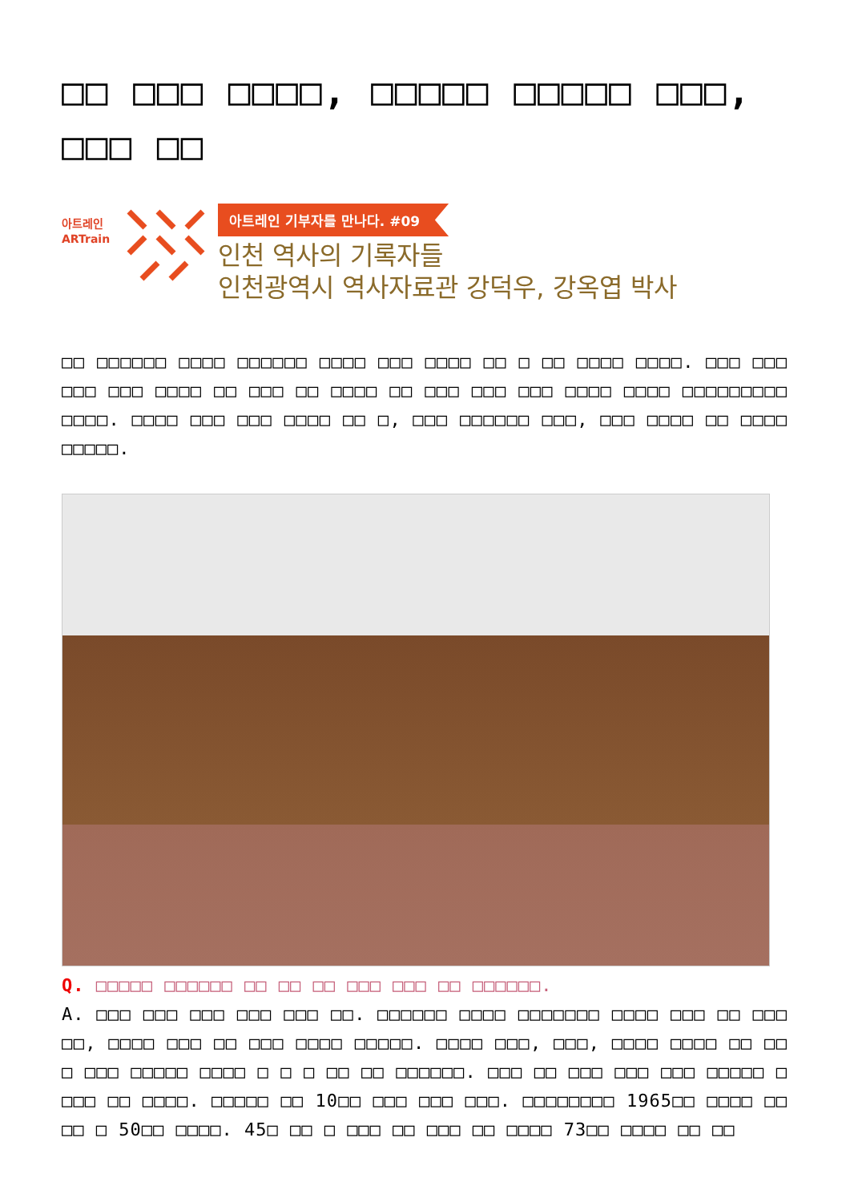□□ □□□ □□□□, □□□□□ □□□□□ □□□, □□□ □□
아트레인
ARTrain
아트레인 기부자를 만나다. #09
인천 역사의 기록자들
인천광역시 역사자료관 강덕우, 강옥엽 박사
□□ □□□□□□ □□□□ □□□□□□ □□□□ □□□ □□□□ □□ □ □□ □□□□ □□□□. □□□ □□□ □□□ □□□ □□□□ □□ □□□ □□ □□□□ □□ □□□ □□□ □□□ □□□□ □□□□ □□□□□□□□□ □□□□. □□□□ □□□ □□□ □□□□ □□ □, □□□ □□□□□□ □□□, □□□ □□□□ □□ □□□□ □□□□□.
Q. □□□□□ □□□□□□ □□ □□ □□ □□□ □□□ □□ □□□□□□.
A. □□□ □□□ □□□ □□□ □□□ □□. □□□□□□ □□□□ □□□□□□□ □□□□ □□□ □□ □□□ □□, □□□□ □□□ □□ □□□ □□□□ □□□□□. □□□□ □□□, □□□, □□□□ □□□□ □□ □□ □ □□□ □□□□□ □□□□ □ □ □ □□ □□ □□□□□□. □□□ □□ □□□ □□□ □□□ □□□□□ □ □□□ □□ □□□□. □□□□□ □□ 10□□ □□□ □□□ □□□. □□□□□□□□ 1965□□ □□□□ □□ □□ □ 50□□ □□□□. 45□ □□ □ □□□ □□ □□□ □□ □□□□ 73□□ □□□□ □□ □□